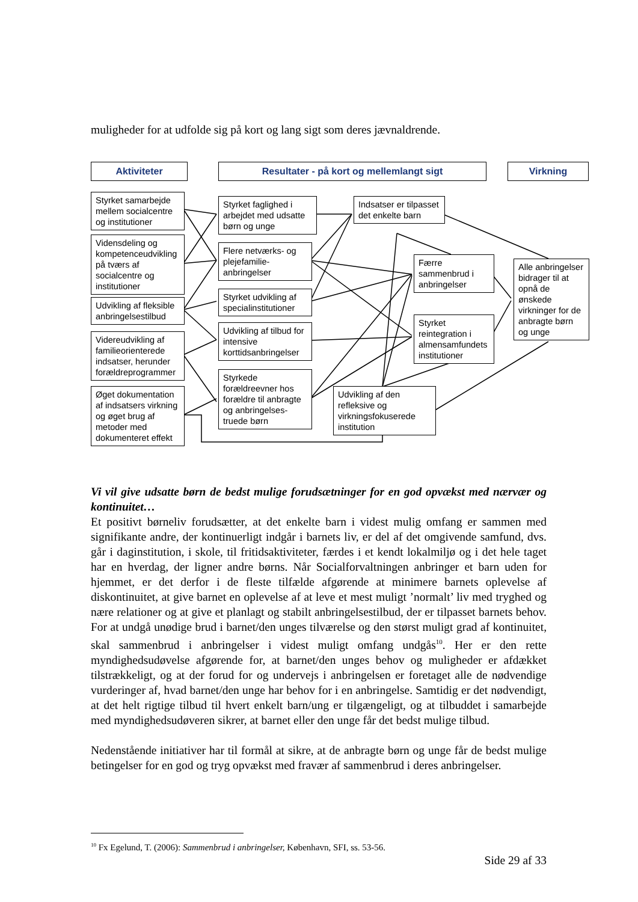muligheder for at udfolde sig på kort og lang sigt som deres jævnaldrende.
Aktiviteter Resultater - på kort og mellemlangt sigt Virkning
Styrket samarbejde mellem socialcentre og institutioner
Vidensdeling og kompetenceudvikling på tværs af socialcentre og institutioner
Udvikling af fleksible anbringelsestilbud
Videreudvikling af familieorienterede indsatser, herunder forældreprogrammer
Øget dokumentation af indsatsers virkning og øget brug af metoder med dokumenteret effekt
Styrket faglighed i arbejdet med udsatte børn og unge
Flere netværks- og plejefamilie-anbringelser
Styrket udvikling af specialinstitutioner
Udvikling af tilbud for intensive korttidsanbringelser
Styrkede forældreevner hos forældre til anbragte og anbringelses-truede børn
Indsatser er tilpasset det enkelte barn
Færre sammenbrud i anbringelser
Styrket reintegration i almensamfundets institutioner
Udvikling af den refleksive og virkningsfokuserede institution
Alle anbringelser bidrager til at opnå de ønskede virkninger for de anbragte børn og unge
Vi vil give udsatte børn de bedst mulige forudsætninger for en god opvækst med nærvær og kontinuitet…
Et positivt børneliv forudsætter, at det enkelte barn i videst mulig omfang er sammen med signifikante andre, der kontinuerligt indgår i barnets liv, er del af det omgivende samfund, dvs. går i daginstitution, i skole, til fritidsaktiviteter, færdes i et kendt lokalmiljø og i det hele taget har en hverdag, der ligner andre børns. Når Socialforvaltningen anbringer et barn uden for hjemmet, er det derfor i de fleste tilfælde afgørende at minimere barnets oplevelse af diskontinuitet, at give barnet en oplevelse af at leve et mest muligt ’normalt’ liv med tryghed og nære relationer og at give et planlagt og stabilt anbringelsestilbud, der er tilpasset barnets behov. For at undgå unødige brud i barnet/den unges tilværelse og den størst muligt grad af kontinuitet, skal sammenbrud i anbringelser i videst muligt omfang undgås<sup>10</sup>. Her er den rette myndighedsudøvelse afgørende for, at barnet/den unges behov og muligheder er afdækket tilstrækkeligt, og at der forud for og undervejs i anbringelsen er foretaget alle de nødvendige vurderinger af, hvad barnet/den unge har behov for i en anbringelse. Samtidig er det nødvendigt, at det helt rigtige tilbud til hvert enkelt barn/ung er tilgængeligt, og at tilbuddet i samarbejde med myndighedsudøveren sikrer, at barnet eller den unge får det bedst mulige tilbud.
Nedenstående initiativer har til formål at sikre, at de anbragte børn og unge får de bedst mulige betingelser for en god og tryg opvækst med fravær af sammenbrud i deres anbringelser.
<sup>10</sup> Fx Egelund, T. (2006): Sammenbrud i anbringelser, København, SFI, ss. 53-56.
Side 29 af 33